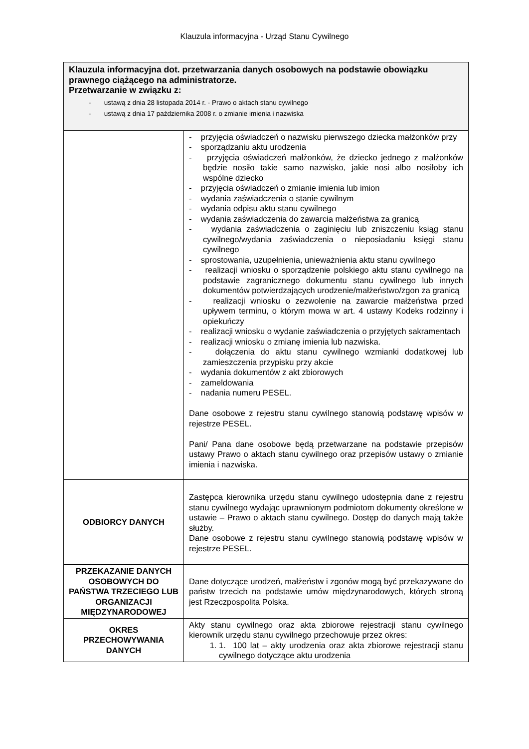Klauzula informacyjna - Urząd Stanu Cywilnego
| Klauzula informacyjna dot. przetwarzania danych osobowych na podstawie obowiązku prawnego ciążącego na administratorze. Przetwarzanie w związku z: - ustawą z dnia 28 listopada 2014 r. - Prawo o aktach stanu cywilnego - ustawą z dnia 17 października 2008 r. o zmianie imienia i nazwiska | |
| | - przyjęcia oświadczeń o nazwisku pierwszego dziecka małżonków przy - sporządzaniu aktu urodzenia - przyjęcia oświadczeń małżonków, że dziecko jednego z małżonków będzie nosiło takie samo nazwisko, jakie nosi albo nosiłoby ich wspólne dziecko - przyjęcia oświadczeń o zmianie imienia lub imion - wydania zaświadczenia o stanie cywilnym - wydania odpisu aktu stanu cywilnego - wydania zaświadczenia do zawarcia małżeństwa za granicą - wydania zaświadczenia o zaginięciu lub zniszczeniu ksiąg stanu cywilnego/wydania zaświadczenia o nieposiadaniu księgi stanu cywilnego - sprostowania, uzupełnienia, unieważnienia aktu stanu cywilnego - realizacji wniosku o sporządzenie polskiego aktu stanu cywilnego na podstawie zagranicznego dokumentu stanu cywilnego lub innych dokumentów potwierdzających urodzenie/małżeństwo/zgon za granicą - realizacji wniosku o zezwolenie na zawarcie małżeństwa przed upływem terminu, o którym mowa w art. 4 ustawy Kodeks rodzinny i opiekuńczy - realizacji wniosku o wydanie zaświadczenia o przyjętych sakramentach - realizacji wniosku o zmianę imienia lub nazwiska. - dołączenia do aktu stanu cywilnego wzmianki dodatkowej lub zamieszczenia przypisku przy akcie - wydania dokumentów z akt zbiorowych - zameldowania - nadania numeru PESEL. Dane osobowe z rejestru stanu cywilnego stanowią podstawę wpisów w rejestrze PESEL. Pani/ Pana dane osobowe będą przetwarzane na podstawie przepisów ustawy Prawo o aktach stanu cywilnego oraz przepisów ustawy o zmianie imienia i nazwiska. |
| ODBIORCY DANYCH | Zastępca kierownika urzędu stanu cywilnego udostępnia dane z rejestru stanu cywilnego wydając uprawnionym podmiotom dokumenty określone w ustawie – Prawo o aktach stanu cywilnego. Dostęp do danych mają także służby. Dane osobowe z rejestru stanu cywilnego stanowią podstawę wpisów w rejestrze PESEL. |
| PRZEKAZANIE DANYCH OSOBOWYCH DO PAŃSTWA TRZECIEGO LUB ORGANIZACJI MIĘDZYNARODOWEJ | Dane dotyczące urodzeń, małżeństw i zgonów mogą być przekazywane do państw trzecich na podstawie umów międzynarodowych, których stroną jest Rzeczpospolita Polska. |
| OKRES PRZECHOWYWANIA DANYCH | Akty stanu cywilnego oraz akta zbiorowe rejestracji stanu cywilnego kierownik urzędu stanu cywilnego przechowuje przez okres: 1. 1. 100 lat – akty urodzenia oraz akta zbiorowe rejestracji stanu cywilnego dotyczące aktu urodzenia |